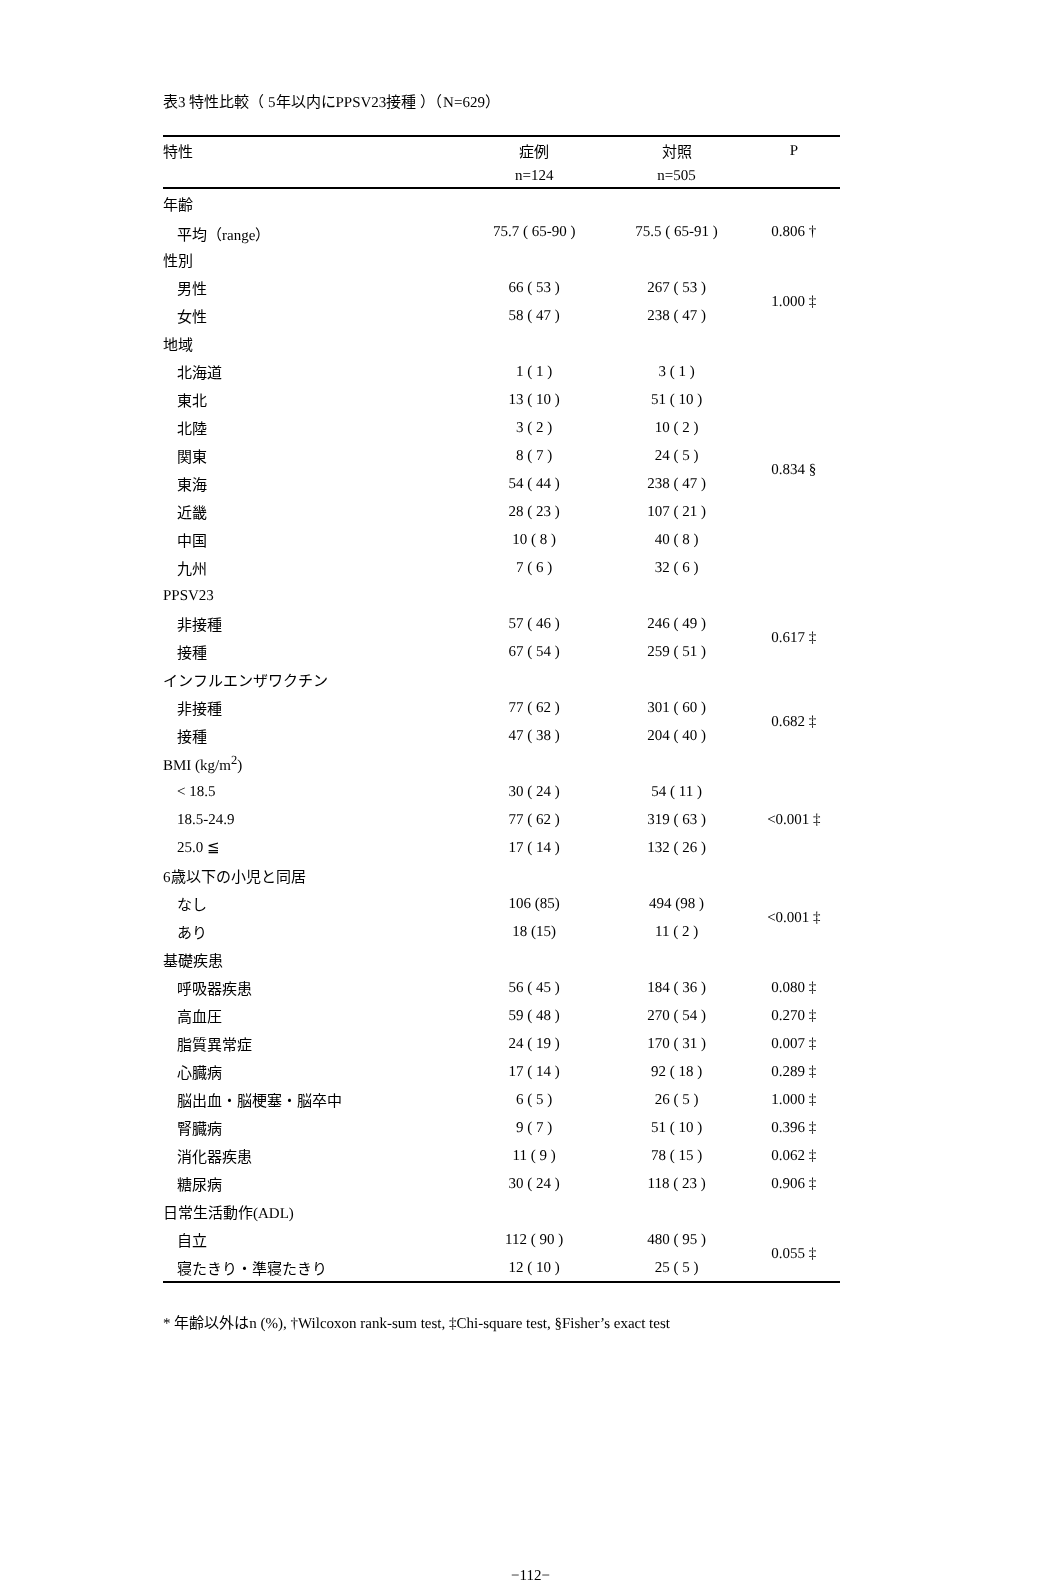表3 特性比較（ 5年以内にPPSV23接種 ）（N=629）
| 特性 | 症例 | 対照 | P |
| --- | --- | --- | --- |
| | n=124 | n=505 | |
| 年齢 | | | |
| 平均（range） | 75.7 ( 65-90 ) | 75.5 ( 65-91 ) | 0.806 † |
| 性別 | | | |
| 男性 | 66 ( 53 ) | 267 ( 53 ) | 1.000 ‡ |
| 女性 | 58 ( 47 ) | 238 ( 47 ) | |
| 地域 | | | |
| 北海道 | 1 ( 1 ) | 3 ( 1 ) | 0.834 § |
| 東北 | 13 ( 10 ) | 51 ( 10 ) | |
| 北陸 | 3 ( 2 ) | 10 ( 2 ) | |
| 関東 | 8 ( 7 ) | 24 ( 5 ) | |
| 東海 | 54 ( 44 ) | 238 ( 47 ) | |
| 近畿 | 28 ( 23 ) | 107 ( 21 ) | |
| 中国 | 10 ( 8 ) | 40 ( 8 ) | |
| 九州 | 7 ( 6 ) | 32 ( 6 ) | |
| PPSV23 | | | |
| 非接種 | 57 ( 46 ) | 246 ( 49 ) | 0.617 ‡ |
| 接種 | 67 ( 54 ) | 259 ( 51 ) | |
| インフルエンザワクチン | | | |
| 非接種 | 77 ( 62 ) | 301 ( 60 ) | 0.682 ‡ |
| 接種 | 47 ( 38 ) | 204 ( 40 ) | |
| BMI (kg/m<sup>2</sup>) | | | |
| < 18.5 | 30 ( 24 ) | 54 ( 11 ) | <0.001 ‡ |
| 18.5-24.9 | 77 ( 62 ) | 319 ( 63 ) | |
| 25.0 ≦ | 17 ( 14 ) | 132 ( 26 ) | |
| 6歳以下の小児と同居 | | | |
| なし | 106 (85) | 494 (98 ) | <0.001 ‡ |
| あり | 18 (15) | 11 ( 2 ) | |
| 基礎疾患 | | | |
| 呼吸器疾患 | 56 ( 45 ) | 184 ( 36 ) | 0.080 ‡ |
| 高血圧 | 59 ( 48 ) | 270 ( 54 ) | 0.270 ‡ |
| 脂質異常症 | 24 ( 19 ) | 170 ( 31 ) | 0.007 ‡ |
| 心臓病 | 17 ( 14 ) | 92 ( 18 ) | 0.289 ‡ |
| 脳出血・脳梗塞・脳卒中 | 6 ( 5 ) | 26 ( 5 ) | 1.000 ‡ |
| 腎臓病 | 9 ( 7 ) | 51 ( 10 ) | 0.396 ‡ |
| 消化器疾患 | 11 ( 9 ) | 78 ( 15 ) | 0.062 ‡ |
| 糖尿病 | 30 ( 24 ) | 118 ( 23 ) | 0.906 ‡ |
| 日常生活動作(ADL) | | | |
| 自立 | 112 ( 90 ) | 480 ( 95 ) | 0.055 ‡ |
| 寝たきり・準寝たきり | 12 ( 10 ) | 25 ( 5 ) | |
* 年齢以外はn (%), †Wilcoxon rank-sum test, ‡Chi-square test, §Fisher’s exact test
−112−